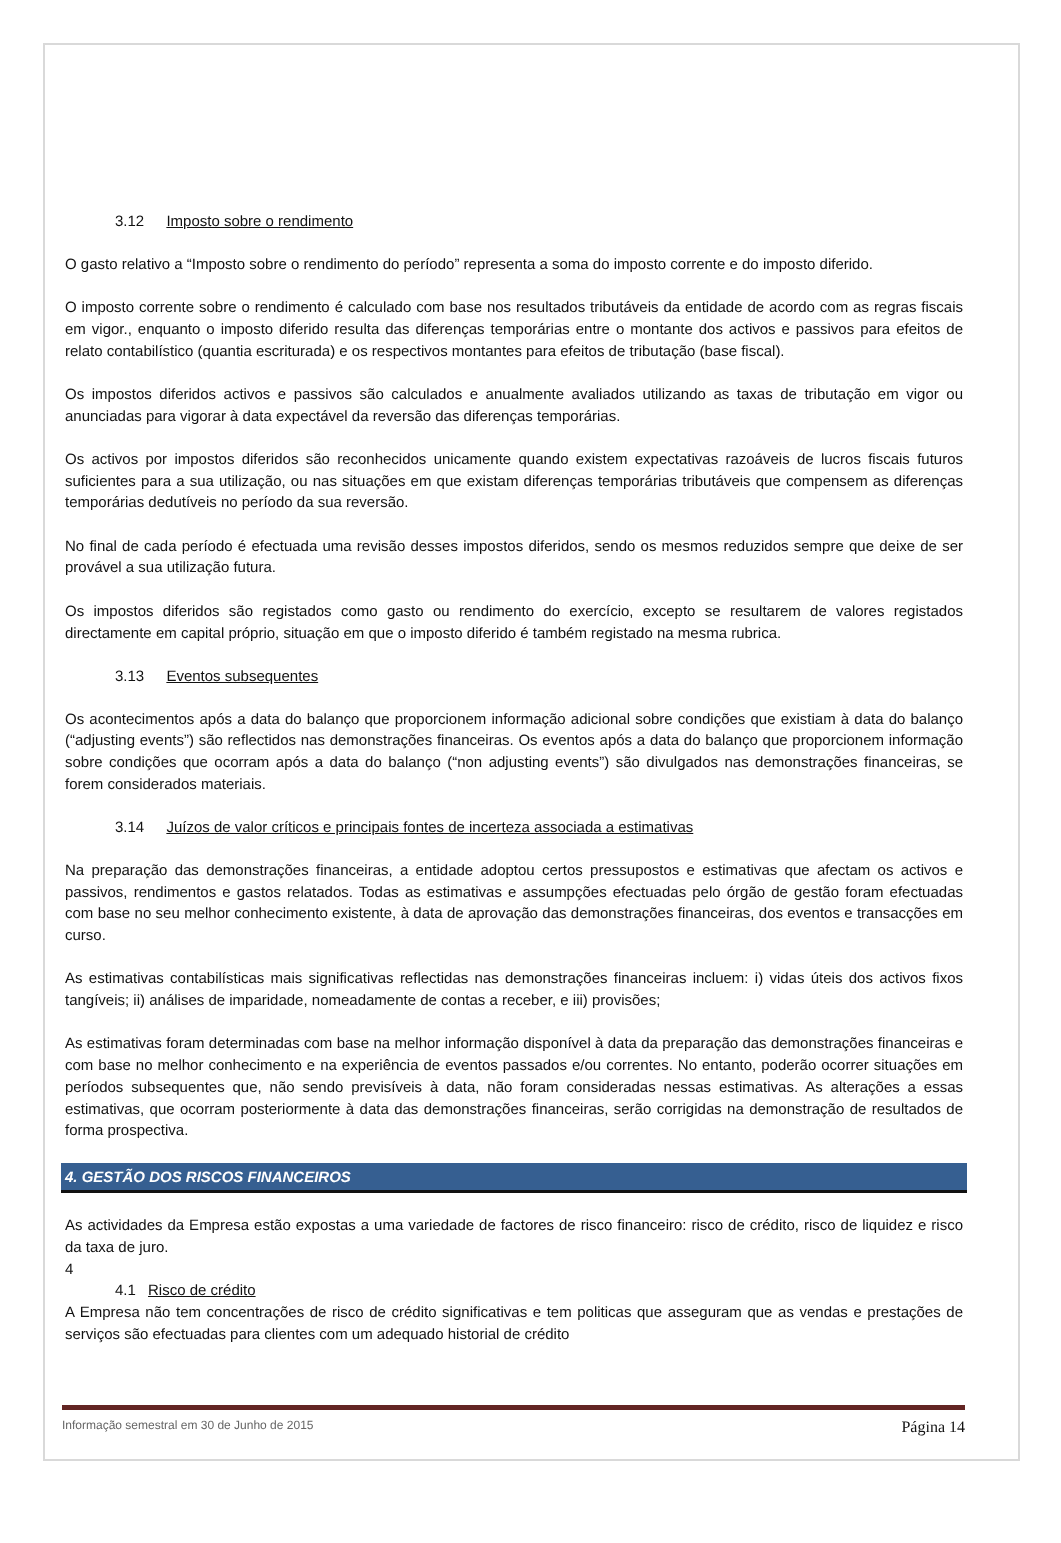3.12 Imposto sobre o rendimento
O gasto relativo a “Imposto sobre o rendimento do período” representa a soma do imposto corrente e do imposto diferido.
O imposto corrente sobre o rendimento é calculado com base nos resultados tributáveis da entidade de acordo com as regras fiscais em vigor., enquanto o imposto diferido resulta das diferenças temporárias entre o montante dos activos e passivos para efeitos de relato contabilístico (quantia escriturada) e os respectivos montantes para efeitos de tributação (base fiscal).
Os impostos diferidos activos e passivos são calculados e anualmente avaliados utilizando as taxas de tributação em vigor ou anunciadas para vigorar à data expectável da reversão das diferenças temporárias.
Os activos por impostos diferidos são reconhecidos unicamente quando existem expectativas razoáveis de lucros fiscais futuros suficientes para a sua utilização, ou nas situações em que existam diferenças temporárias tributáveis que compensem as diferenças temporárias dedutíveis no período da sua reversão.
No final de cada período é efectuada uma revisão desses impostos diferidos, sendo os mesmos reduzidos sempre que deixe de ser provável a sua utilização futura.
Os impostos diferidos são registados como gasto ou rendimento do exercício, excepto se resultarem de valores registados directamente em capital próprio, situação em que o imposto diferido é também registado na mesma rubrica.
3.13 Eventos subsequentes
Os acontecimentos após a data do balanço que proporcionem informação adicional sobre condições que existiam à data do balanço (“adjusting events”) são reflectidos nas demonstrações financeiras. Os eventos após a data do balanço que proporcionem informação sobre condições que ocorram após a data do balanço (“non adjusting events”) são divulgados nas demonstrações financeiras, se forem considerados materiais.
3.14 Juízos de valor críticos e principais fontes de incerteza associada a estimativas
Na preparação das demonstrações financeiras, a entidade adoptou certos pressupostos e estimativas que afectam os activos e passivos, rendimentos e gastos relatados. Todas as estimativas e assumpções efectuadas pelo órgão de gestão foram efectuadas com base no seu melhor conhecimento existente, à data de aprovação das demonstrações financeiras, dos eventos e transacções em curso.
As estimativas contabilísticas mais significativas reflectidas nas demonstrações financeiras incluem: i) vidas úteis dos activos fixos tangíveis; ii) análises de imparidade, nomeadamente de contas a receber, e iii) provisões;
As estimativas foram determinadas com base na melhor informação disponível à data da preparação das demonstrações financeiras e com base no melhor conhecimento e na experiência de eventos passados e/ou correntes. No entanto, poderão ocorrer situações em períodos subsequentes que, não sendo previsíveis à data, não foram consideradas nessas estimativas. As alterações a essas estimativas, que ocorram posteriormente à data das demonstrações financeiras, serão corrigidas na demonstração de resultados de forma prospectiva.
4. GESTÃO DOS RISCOS FINANCEIROS
As actividades da Empresa estão expostas a uma variedade de factores de risco financeiro: risco de crédito, risco de liquidez e risco da taxa de juro.
4
4.1 Risco de crédito
A Empresa não tem concentrações de risco de crédito significativas e tem politicas que asseguram que as vendas e prestações de serviços são efectuadas para clientes com um adequado historial de crédito
Informação semestral em 30 de Junho de 2015 Página 14